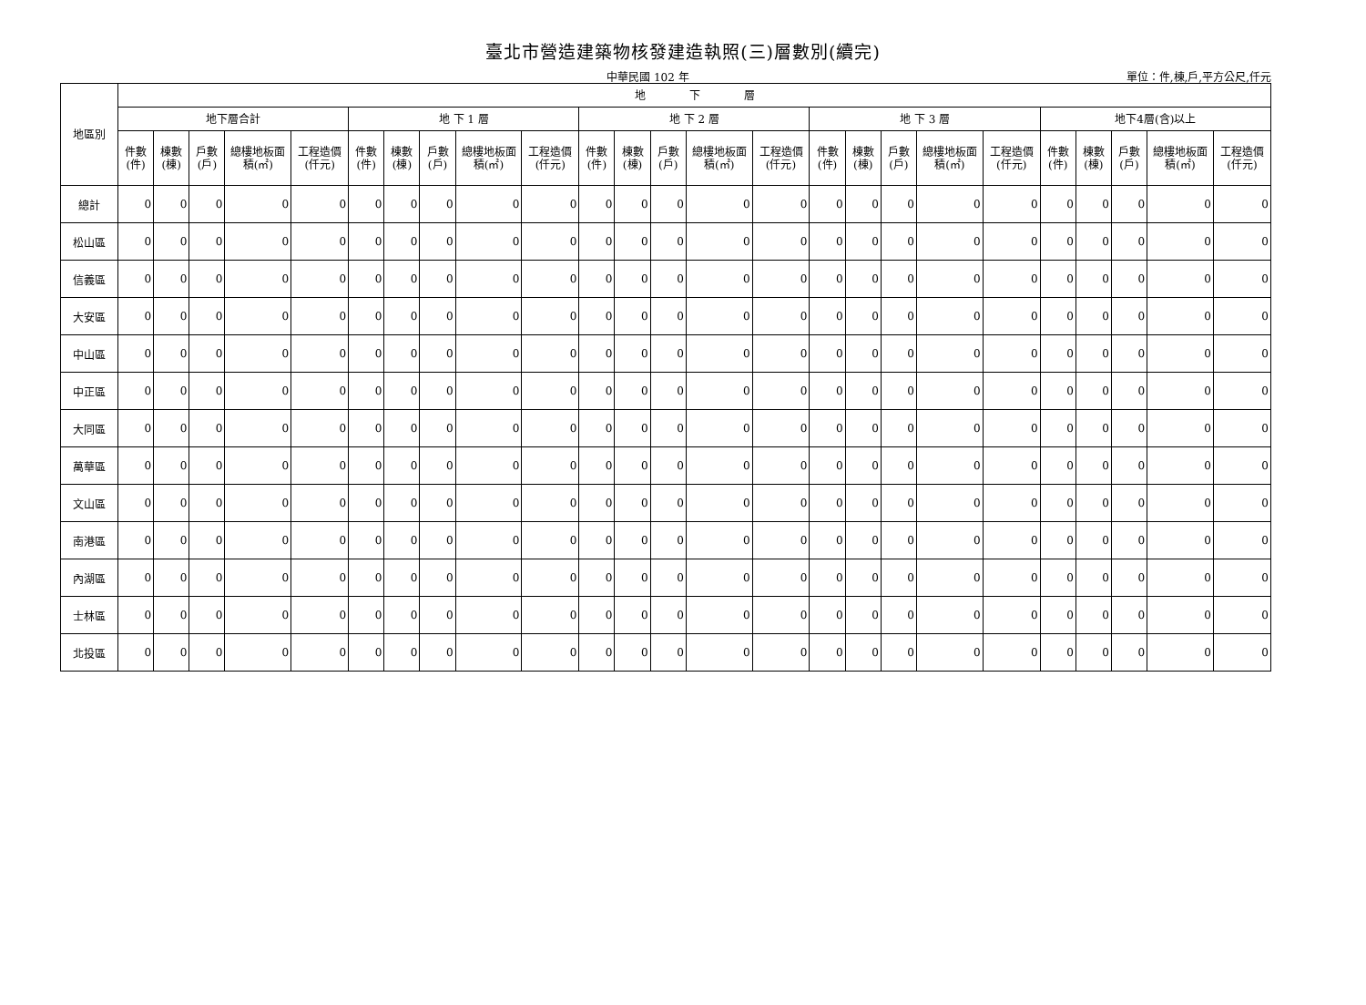臺北市營造建築物核發建造執照(三)層數別(續完)
中華民國 102 年 單位：件,棟,戶,平方公尺,仟元
| 地區別 | 地 下 層 | | | | | | | | | | | | | | | | | | | | | | | | |
| --- | --- | --- | --- | --- | --- | --- | --- | --- | --- | --- | --- | --- | --- | --- | --- | --- | --- | --- | --- | --- | --- | --- | --- | --- | --- |
| | 地下層合計 | | | | | 地 下 1 層 | | | | | 地 下 2 層 | | | | | 地 下 3 層 | | | | | 地下4層(含)以上 | | | | |
| | 件數(件) | 棟數(棟) | 戶數(戶) | 總樓地板面積(㎡) | 工程造價(仟元) | 件數(件) | 棟數(棟) | 戶數(戶) | 總樓地板面積(㎡) | 工程造價(仟元) | 件數(件) | 棟數(棟) | 戶數(戶) | 總樓地板面積(㎡) | 工程造價(仟元) | 件數(件) | 棟數(棟) | 戶數(戶) | 總樓地板面積(㎡) | 工程造價(仟元) | 件數(件) | 棟數(棟) | 戶數(戶) | 總樓地板面積(㎡) | 工程造價(仟元) |
| 總計 | 0 | 0 | 0 | 0 | 0 | 0 | 0 | 0 | 0 | 0 | 0 | 0 | 0 | 0 | 0 | 0 | 0 | 0 | 0 | 0 | 0 | 0 | 0 | 0 | 0 |
| 松山區 | 0 | 0 | 0 | 0 | 0 | 0 | 0 | 0 | 0 | 0 | 0 | 0 | 0 | 0 | 0 | 0 | 0 | 0 | 0 | 0 | 0 | 0 | 0 | 0 | 0 |
| 信義區 | 0 | 0 | 0 | 0 | 0 | 0 | 0 | 0 | 0 | 0 | 0 | 0 | 0 | 0 | 0 | 0 | 0 | 0 | 0 | 0 | 0 | 0 | 0 | 0 | 0 |
| 大安區 | 0 | 0 | 0 | 0 | 0 | 0 | 0 | 0 | 0 | 0 | 0 | 0 | 0 | 0 | 0 | 0 | 0 | 0 | 0 | 0 | 0 | 0 | 0 | 0 | 0 |
| 中山區 | 0 | 0 | 0 | 0 | 0 | 0 | 0 | 0 | 0 | 0 | 0 | 0 | 0 | 0 | 0 | 0 | 0 | 0 | 0 | 0 | 0 | 0 | 0 | 0 | 0 |
| 中正區 | 0 | 0 | 0 | 0 | 0 | 0 | 0 | 0 | 0 | 0 | 0 | 0 | 0 | 0 | 0 | 0 | 0 | 0 | 0 | 0 | 0 | 0 | 0 | 0 | 0 |
| 大同區 | 0 | 0 | 0 | 0 | 0 | 0 | 0 | 0 | 0 | 0 | 0 | 0 | 0 | 0 | 0 | 0 | 0 | 0 | 0 | 0 | 0 | 0 | 0 | 0 | 0 |
| 萬華區 | 0 | 0 | 0 | 0 | 0 | 0 | 0 | 0 | 0 | 0 | 0 | 0 | 0 | 0 | 0 | 0 | 0 | 0 | 0 | 0 | 0 | 0 | 0 | 0 | 0 |
| 文山區 | 0 | 0 | 0 | 0 | 0 | 0 | 0 | 0 | 0 | 0 | 0 | 0 | 0 | 0 | 0 | 0 | 0 | 0 | 0 | 0 | 0 | 0 | 0 | 0 | 0 |
| 南港區 | 0 | 0 | 0 | 0 | 0 | 0 | 0 | 0 | 0 | 0 | 0 | 0 | 0 | 0 | 0 | 0 | 0 | 0 | 0 | 0 | 0 | 0 | 0 | 0 | 0 |
| 內湖區 | 0 | 0 | 0 | 0 | 0 | 0 | 0 | 0 | 0 | 0 | 0 | 0 | 0 | 0 | 0 | 0 | 0 | 0 | 0 | 0 | 0 | 0 | 0 | 0 | 0 |
| 士林區 | 0 | 0 | 0 | 0 | 0 | 0 | 0 | 0 | 0 | 0 | 0 | 0 | 0 | 0 | 0 | 0 | 0 | 0 | 0 | 0 | 0 | 0 | 0 | 0 | 0 |
| 北投區 | 0 | 0 | 0 | 0 | 0 | 0 | 0 | 0 | 0 | 0 | 0 | 0 | 0 | 0 | 0 | 0 | 0 | 0 | 0 | 0 | 0 | 0 | 0 | 0 | 0 |